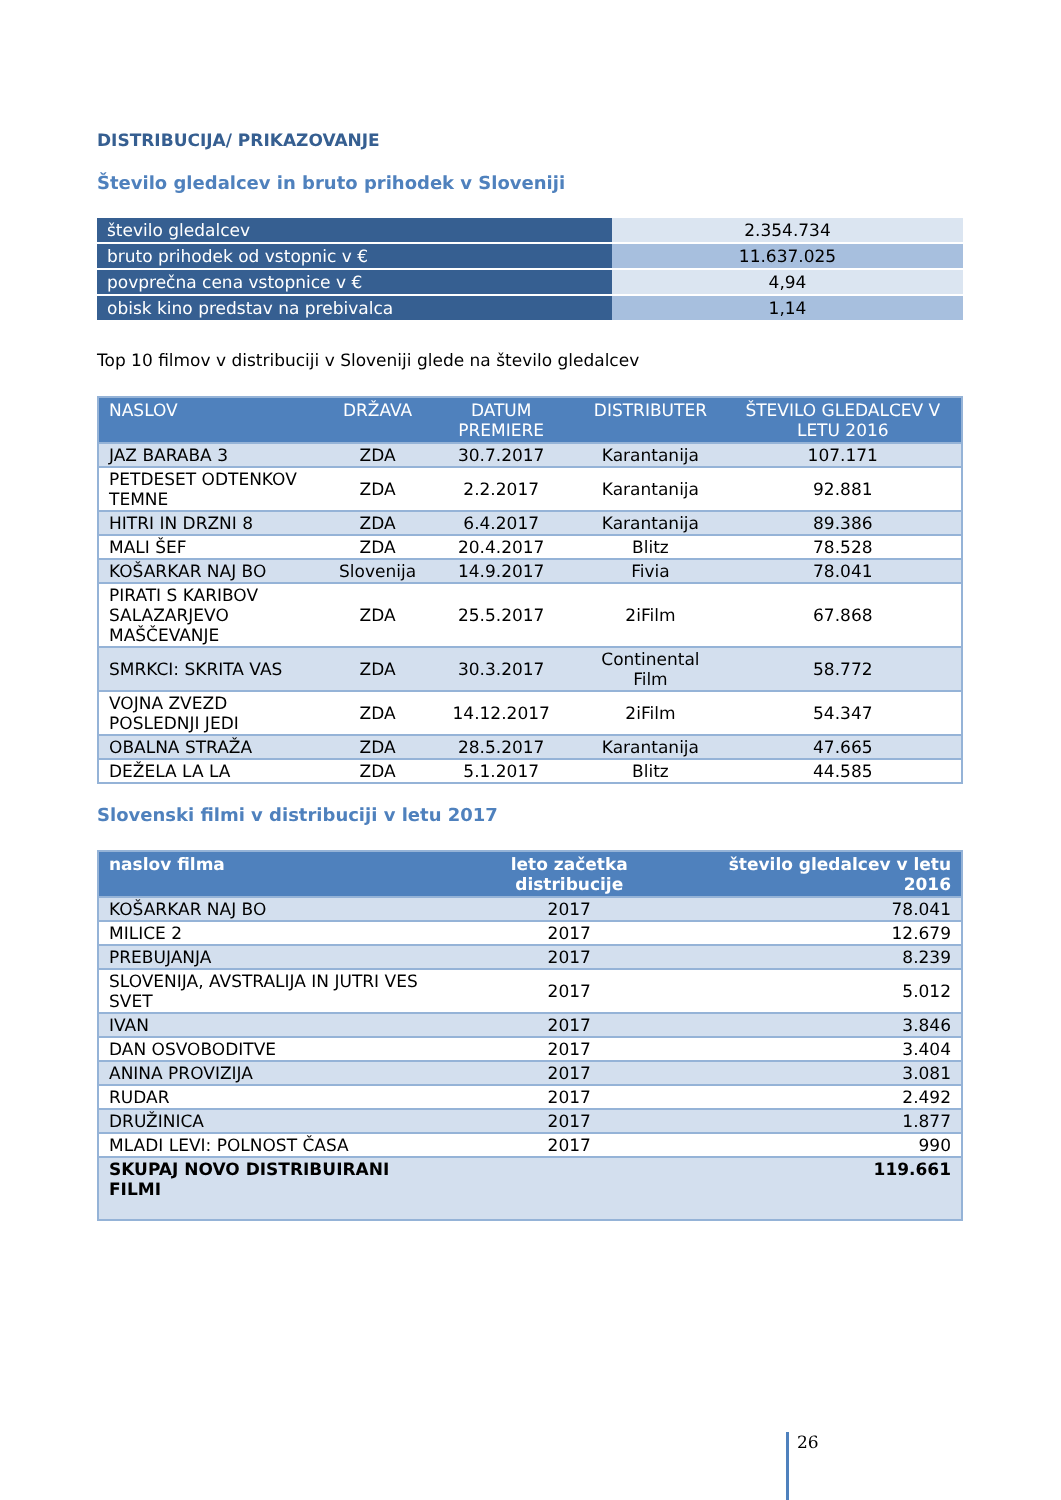DISTRIBUCIJA/ PRIKAZOVANJE
Število gledalcev in bruto prihodek v Sloveniji
| število gledalcev | 2.354.734 |
| bruto prihodek od vstopnic v € | 11.637.025 |
| povprečna cena vstopnice v € | 4,94 |
| obisk kino predstav na prebivalca | 1,14 |
Top 10 filmov v distribuciji v Sloveniji glede na število gledalcev
| NASLOV | DRŽAVA | DATUM PREMIERE | DISTRIBUTER | ŠTEVILO GLEDALCEV V LETU 2016 |
| --- | --- | --- | --- | --- |
| JAZ BARABA 3 | ZDA | 30.7.2017 | Karantanija | 107.171 |
| PETDESET ODTENKOV TEMNE | ZDA | 2.2.2017 | Karantanija | 92.881 |
| HITRI IN DRZNI 8 | ZDA | 6.4.2017 | Karantanija | 89.386 |
| MALI ŠEF | ZDA | 20.4.2017 | Blitz | 78.528 |
| KOŠARKAR NAJ BO | Slovenija | 14.9.2017 | Fivia | 78.041 |
| PIRATI S KARIBOV SALAZARJEVO MAŠČEVANJE | ZDA | 25.5.2017 | 2iFilm | 67.868 |
| SMRKCI: SKRITA VAS | ZDA | 30.3.2017 | Continental Film | 58.772 |
| VOJNA ZVEZD POSLEDNJI JEDI | ZDA | 14.12.2017 | 2iFilm | 54.347 |
| OBALNA STRAŽA | ZDA | 28.5.2017 | Karantanija | 47.665 |
| DEŽELA LA LA | ZDA | 5.1.2017 | Blitz | 44.585 |
Slovenski filmi v distribuciji v letu 2017
| naslov filma | leto začetka distribucije | število gledalcev v letu 2016 |
| --- | --- | --- |
| KOŠARKAR NAJ BO | 2017 | 78.041 |
| MILICE 2 | 2017 | 12.679 |
| PREBUJANJA | 2017 | 8.239 |
| SLOVENIJA, AVSTRALIJA IN JUTRI VES SVET | 2017 | 5.012 |
| IVAN | 2017 | 3.846 |
| DAN OSVOBODITVE | 2017 | 3.404 |
| ANINA PROVIZIJA | 2017 | 3.081 |
| RUDAR | 2017 | 2.492 |
| DRUŽINICA | 2017 | 1.877 |
| MLADI LEVI: POLNOST ČASA | 2017 | 990 |
| SKUPAJ NOVO DISTRIBUIRANI FILMI | | 119.661 |
26